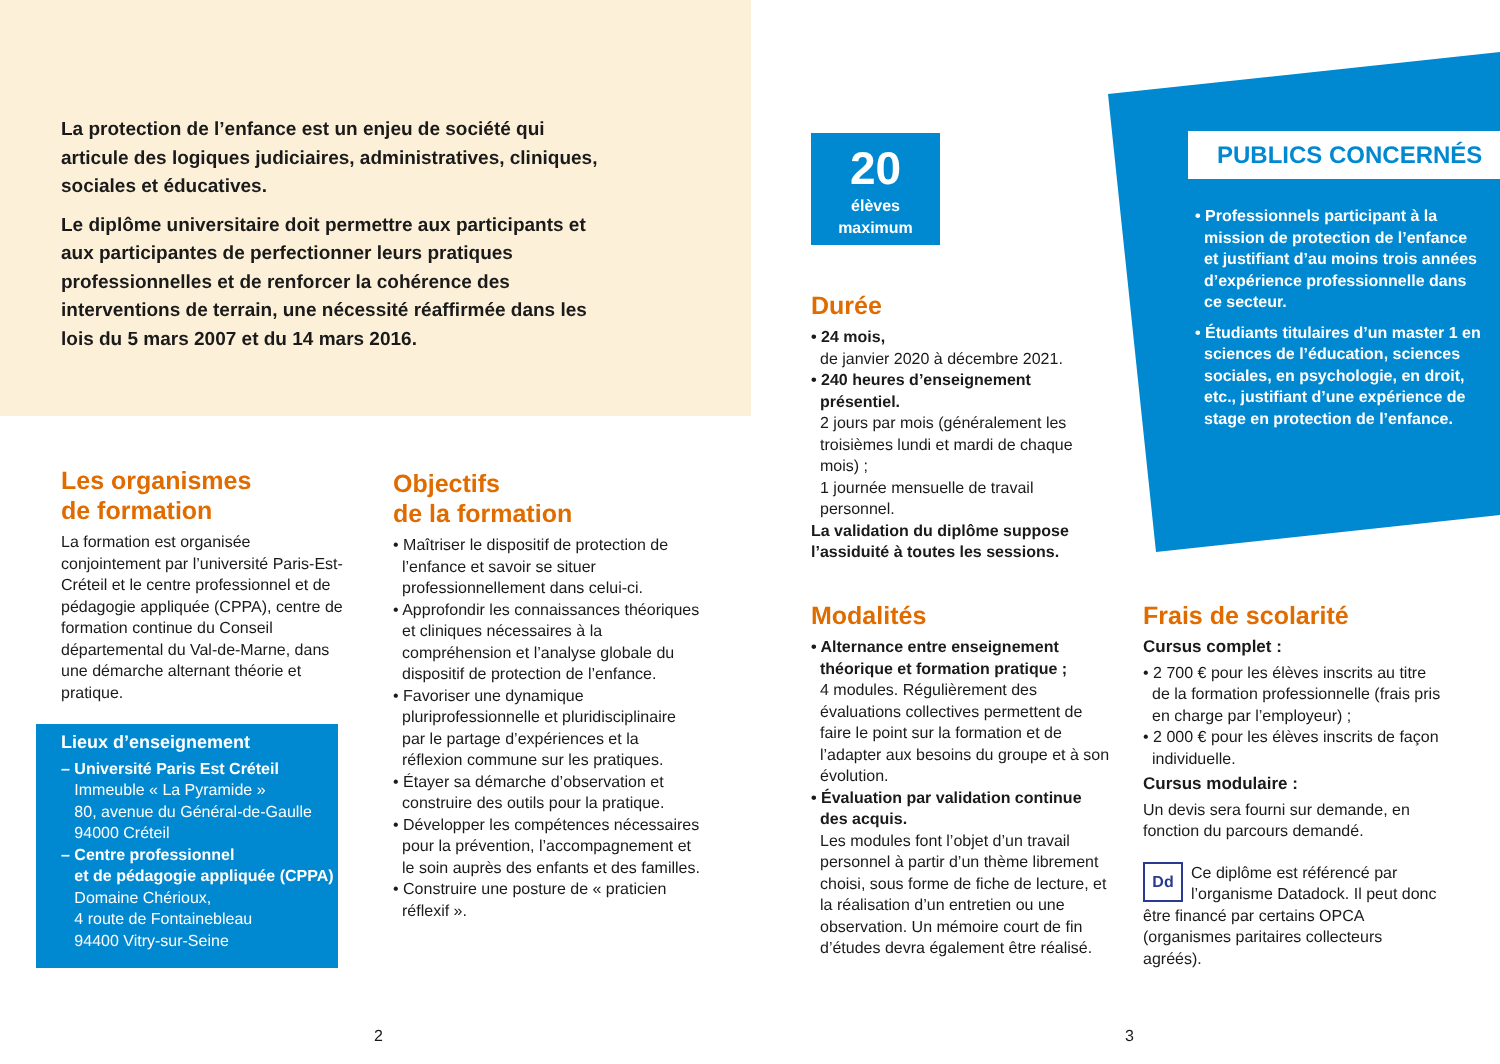La protection de l’enfance est un enjeu de société qui articule des logiques judiciaires, administratives, cliniques, sociales et éducatives.
Le diplôme universitaire doit permettre aux participants et aux participantes de perfectionner leurs pratiques professionnelles et de renforcer la cohérence des interventions de terrain, une nécessité réaffirmée dans les lois du 5 mars 2007 et du 14 mars 2016.
Les organismes
de formation
La formation est organisée conjointement par l’université Paris-Est-Créteil et le centre professionnel et de pédagogie appliquée (CPPA), centre de formation continue du Conseil départemental du Val-de-Marne, dans une démarche alternant théorie et pratique.
Lieux d’enseignement
– Université Paris Est Créteil
Immeuble « La Pyramide »
80, avenue du Général-de-Gaulle
94000 Créteil
– Centre professionnel
et de pédagogie appliquée (CPPA)
Domaine Chérioux,
4 route de Fontainebleau
94400 Vitry-sur-Seine
Objectifs
de la formation
• Maîtriser le dispositif de protection de l’enfance et savoir se situer professionnellement dans celui-ci.
• Approfondir les connaissances théoriques et cliniques nécessaires à la compréhension et l’analyse globale du dispositif de protection de l’enfance.
• Favoriser une dynamique pluriprofessionnelle et pluridisciplinaire par le partage d’expériences et la réflexion commune sur les pratiques.
• Étayer sa démarche d’observation et construire des outils pour la pratique.
• Développer les compétences nécessaires pour la prévention, l’accompagnement et le soin auprès des enfants et des familles.
• Construire une posture de « praticien réflexif ».
2
20
élèves
maximum
Durée
• 24 mois,
de janvier 2020 à décembre 2021.
• 240 heures d’enseignement présentiel.
2 jours par mois (généralement les troisièmes lundi et mardi de chaque mois) ;
1 journée mensuelle de travail personnel.
La validation du diplôme suppose l’assiduité à toutes les sessions.
Modalités
• Alternance entre enseignement théorique et formation pratique ;
4 modules. Régulièrement des évaluations collectives permettent de faire le point sur la formation et de l’adapter aux besoins du groupe et à son évolution.
• Évaluation par validation continue des acquis.
Les modules font l’objet d’un travail personnel à partir d’un thème librement choisi, sous forme de fiche de lecture, et la réalisation d’un entretien ou une observation. Un mémoire court de fin d’études devra également être réalisé.
PUBLICS CONCERNÉS
• Professionnels participant à la mission de protection de l’enfance et justifiant d’au moins trois années d’expérience professionnelle dans ce secteur.
• Étudiants titulaires d’un master 1 en sciences de l’éducation, sciences sociales, en psychologie, en droit, etc., justifiant d’une expérience de stage en protection de l’enfance.
Frais de scolarité
Cursus complet :
• 2 700 € pour les élèves inscrits au titre de la formation professionnelle (frais pris en charge par l’employeur) ;
• 2 000 € pour les élèves inscrits de façon individuelle.
Cursus modulaire :
Un devis sera fourni sur demande, en fonction du parcours demandé.
Dd Ce diplôme est référencé par l’organisme Datadock. Il peut donc être financé par certains OPCA (organismes paritaires collecteurs agréés).
3